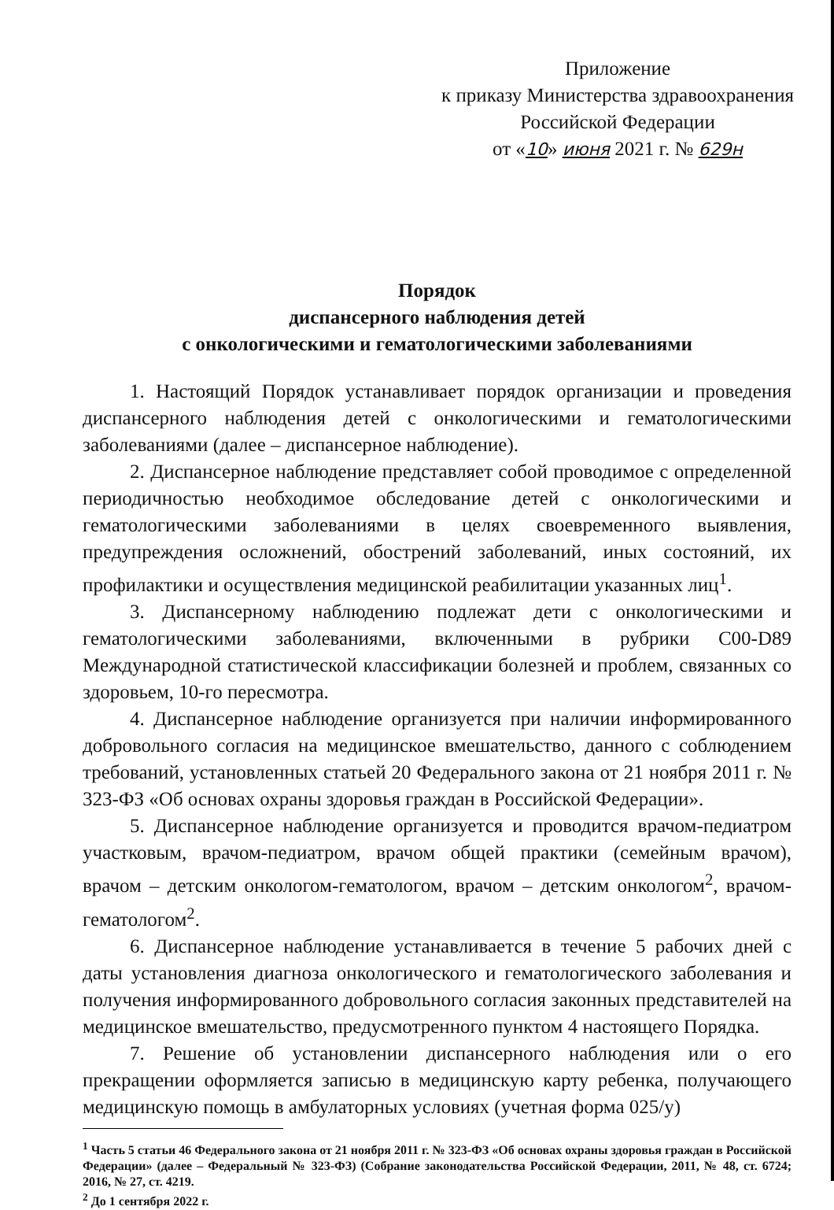Приложение
к приказу Министерства здравоохранения
Российской Федерации
от «10» июня 2021 г. № 629н
Порядок
диспансерного наблюдения детей
с онкологическими и гематологическими заболеваниями
1. Настоящий Порядок устанавливает порядок организации и проведения диспансерного наблюдения детей с онкологическими и гематологическими заболеваниями (далее – диспансерное наблюдение).
2. Диспансерное наблюдение представляет собой проводимое с определенной периодичностью необходимое обследование детей с онкологическими и гематологическими заболеваниями в целях своевременного выявления, предупреждения осложнений, обострений заболеваний, иных состояний, их профилактики и осуществления медицинской реабилитации указанных лиц<sup>1</sup>.
3. Диспансерному наблюдению подлежат дети с онкологическими и гематологическими заболеваниями, включенными в рубрики C00-D89 Международной статистической классификации болезней и проблем, связанных со здоровьем, 10-го пересмотра.
4. Диспансерное наблюдение организуется при наличии информированного добровольного согласия на медицинское вмешательство, данного с соблюдением требований, установленных статьей 20 Федерального закона от 21 ноября 2011 г. № 323-ФЗ «Об основах охраны здоровья граждан в Российской Федерации».
5. Диспансерное наблюдение организуется и проводится врачом-педиатром участковым, врачом-педиатром, врачом общей практики (семейным врачом), врачом – детским онкологом-гематологом, врачом – детским онкологом<sup>2</sup>, врачом-гематологом<sup>2</sup>.
6. Диспансерное наблюдение устанавливается в течение 5 рабочих дней с даты установления диагноза онкологического и гематологического заболевания и получения информированного добровольного согласия законных представителей на медицинское вмешательство, предусмотренного пунктом 4 настоящего Порядка.
7. Решение об установлении диспансерного наблюдения или о его прекращении оформляется записью в медицинскую карту ребенка, получающего медицинскую помощь в амбулаторных условиях (учетная форма 025/у)
<sup>1</sup> Часть 5 статьи 46 Федерального закона от 21 ноября 2011 г. № 323-ФЗ «Об основах охраны здоровья граждан в Российской Федерации» (далее – Федеральный № 323-ФЗ) (Собрание законодательства Российской Федерации, 2011, № 48, ст. 6724; 2016, № 27, ст. 4219.
<sup>2</sup> До 1 сентября 2022 г.